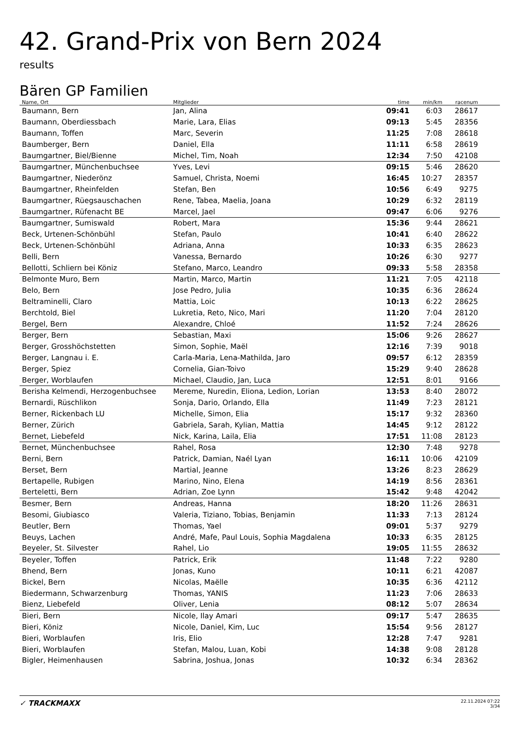42. Grand-Prix von Bern 2024
results
Bären GP Familien
| Name, Ort | Mitglieder | time | min/km | racenum | |
| --- | --- | --- | --- | --- | --- |
| Baumann, Bern | Jan, Alina | 09:41 | 6:03 | 28617 | |
| Baumann, Oberdiessbach | Marie, Lara, Elias | 09:13 | 5:45 | 28356 | |
| Baumann, Toffen | Marc, Severin | 11:25 | 7:08 | 28618 | |
| Baumberger, Bern | Daniel, Ella | 11:11 | 6:58 | 28619 | |
| Baumgartner, Biel/Bienne | Michel, Tim, Noah | 12:34 | 7:50 | 42108 | |
| Baumgartner, Münchenbuchsee | Yves, Levi | 09:15 | 5:46 | 28620 | |
| Baumgartner, Niederönz | Samuel, Christa, Noemi | 16:45 | 10:27 | 28357 | |
| Baumgartner, Rheinfelden | Stefan, Ben | 10:56 | 6:49 | 9275 | |
| Baumgartner, Rüegsauschachen | Rene, Tabea, Maelia, Joana | 10:29 | 6:32 | 28119 | |
| Baumgartner, Rüfenacht BE | Marcel, Jael | 09:47 | 6:06 | 9276 | |
| Baumgartner, Sumiswald | Robert, Mara | 15:36 | 9:44 | 28621 | |
| Beck, Urtenen-Schönbühl | Stefan, Paulo | 10:41 | 6:40 | 28622 | |
| Beck, Urtenen-Schönbühl | Adriana, Anna | 10:33 | 6:35 | 28623 | |
| Belli, Bern | Vanessa, Bernardo | 10:26 | 6:30 | 9277 | |
| Bellotti, Schliern bei Köniz | Stefano, Marco, Leandro | 09:33 | 5:58 | 28358 | |
| Belmonte Muro, Bern | Martin, Marco, Martin | 11:21 | 7:05 | 42118 | |
| Belo, Bern | Jose Pedro, Julia | 10:35 | 6:36 | 28624 | |
| Beltraminelli, Claro | Mattia, Loic | 10:13 | 6:22 | 28625 | |
| Berchtold, Biel | Lukretia, Reto, Nico, Mari | 11:20 | 7:04 | 28120 | |
| Bergel, Bern | Alexandre, Chloé | 11:52 | 7:24 | 28626 | |
| Berger, Bern | Sebastian, Maxi | 15:06 | 9:26 | 28627 | |
| Berger, Grosshöchstetten | Simon, Sophie, Maël | 12:16 | 7:39 | 9018 | |
| Berger, Langnau i. E. | Carla-Maria, Lena-Mathilda, Jaro | 09:57 | 6:12 | 28359 | |
| Berger, Spiez | Cornelia, Gian-Toivo | 15:29 | 9:40 | 28628 | |
| Berger, Worblaufen | Michael, Claudio, Jan, Luca | 12:51 | 8:01 | 9166 | |
| Berisha Kelmendi, Herzogenbuchsee | Mereme, Nuredin, Eliona, Ledion, Lorian | 13:53 | 8:40 | 28072 | |
| Bernardi, Rüschlikon | Sonja, Dario, Orlando, Ella | 11:49 | 7:23 | 28121 | |
| Berner, Rickenbach LU | Michelle, Simon, Elia | 15:17 | 9:32 | 28360 | |
| Berner, Zürich | Gabriela, Sarah, Kylian, Mattia | 14:45 | 9:12 | 28122 | |
| Bernet, Liebefeld | Nick, Karina, Laila, Elia | 17:51 | 11:08 | 28123 | |
| Bernet, Münchenbuchsee | Rahel, Rosa | 12:30 | 7:48 | 9278 | |
| Berni, Bern | Patrick, Damian, Naél Lyan | 16:11 | 10:06 | 42109 | |
| Berset, Bern | Martial, Jeanne | 13:26 | 8:23 | 28629 | |
| Bertapelle, Rubigen | Marino, Nino, Elena | 14:19 | 8:56 | 28361 | |
| Berteletti, Bern | Adrian, Zoe Lynn | 15:42 | 9:48 | 42042 | |
| Besmer, Bern | Andreas, Hanna | 18:20 | 11:26 | 28631 | |
| Besomi, Giubiasco | Valeria, Tiziano, Tobias, Benjamin | 11:33 | 7:13 | 28124 | |
| Beutler, Bern | Thomas, Yael | 09:01 | 5:37 | 9279 | |
| Beuys, Lachen | André, Mafe, Paul Louis, Sophia Magdalena | 10:33 | 6:35 | 28125 | |
| Beyeler, St. Silvester | Rahel, Lio | 19:05 | 11:55 | 28632 | |
| Beyeler, Toffen | Patrick, Erik | 11:48 | 7:22 | 9280 | |
| Bhend, Bern | Jonas, Kuno | 10:11 | 6:21 | 42087 | |
| Bickel, Bern | Nicolas, Maëlle | 10:35 | 6:36 | 42112 | |
| Biedermann, Schwarzenburg | Thomas, YANIS | 11:23 | 7:06 | 28633 | |
| Bienz, Liebefeld | Oliver, Lenia | 08:12 | 5:07 | 28634 | |
| Bieri, Bern | Nicole, Ilay Amari | 09:17 | 5:47 | 28635 | |
| Bieri, Köniz | Nicole, Daniel, Kim, Luc | 15:54 | 9:56 | 28127 | |
| Bieri, Worblaufen | Iris, Elio | 12:28 | 7:47 | 9281 | |
| Bieri, Worblaufen | Stefan, Malou, Luan, Kobi | 14:38 | 9:08 | 28128 | |
| Bigler, Heimenhausen | Sabrina, Joshua, Jonas | 10:32 | 6:34 | 28362 | |
✓ TRACKMAXX
22.11.2024 07:22
3/34